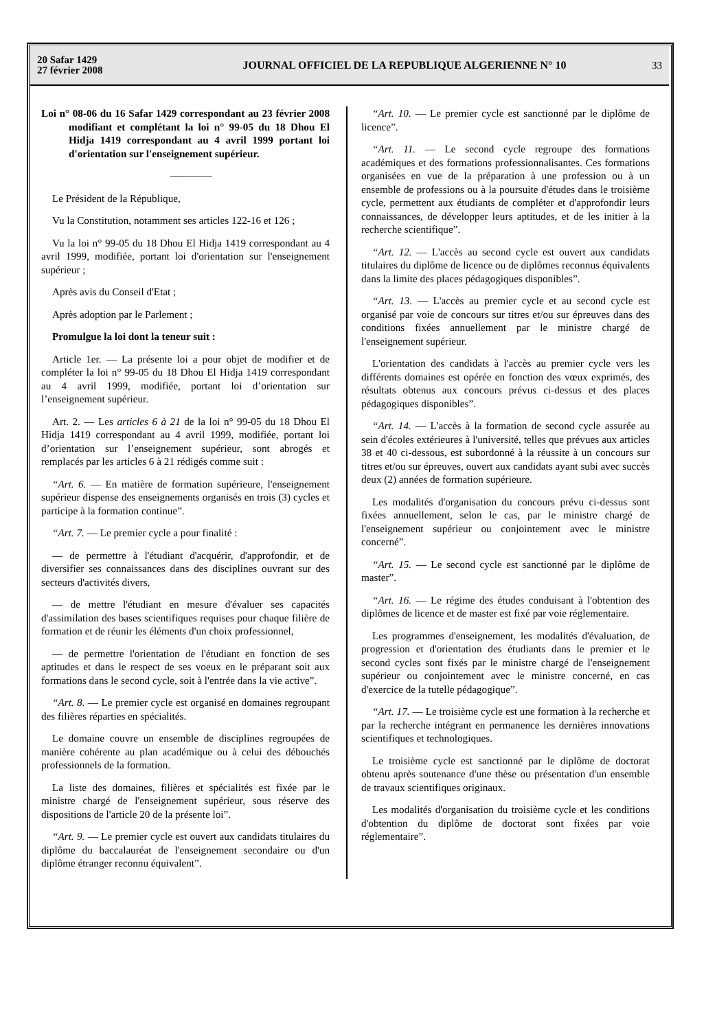20 Safar 1429
27 février 2008
JOURNAL OFFICIEL DE LA REPUBLIQUE ALGERIENNE N° 10
33
Loi n° 08-06 du 16 Safar 1429 correspondant au 23 février 2008 modifiant et complétant la loi n° 99-05 du 18 Dhou El Hidja 1419 correspondant au 4 avril 1999 portant loi d'orientation sur l'enseignement supérieur.
————
Le Président de la République,
Vu la Constitution, notamment ses articles 122-16 et 126 ;
Vu la loi n° 99-05 du 18 Dhou El Hidja 1419 correspondant au 4 avril 1999, modifiée, portant loi d'orientation sur l'enseignement supérieur ;
Après avis du Conseil d'Etat ;
Après adoption par le Parlement ;
Promulgue la loi dont la teneur suit :
Article 1er. — La présente loi a pour objet de modifier et de compléter la loi n° 99-05 du 18 Dhou El Hidja 1419 correspondant au 4 avril 1999, modifiée, portant loi d’orientation sur l’enseignement supérieur.
Art. 2. — Les articles 6 à 21 de la loi n° 99-05 du 18 Dhou El Hidja 1419 correspondant au 4 avril 1999, modifiée, portant loi d’orientation sur l’enseignement supérieur, sont abrogés et remplacés par les articles 6 à 21 rédigés comme suit :
“Art. 6. — En matière de formation supérieure, l'enseignement supérieur dispense des enseignements organisés en trois (3) cycles et participe à la formation continue”.
“Art. 7. — Le premier cycle a pour finalité :
— de permettre à l'étudiant d'acquérir, d'approfondir, et de diversifier ses connaissances dans des disciplines ouvrant sur des secteurs d'activités divers,
— de mettre l'étudiant en mesure d'évaluer ses capacités d'assimilation des bases scientifiques requises pour chaque filière de formation et de réunir les éléments d'un choix professionnel,
— de permettre l'orientation de l'étudiant en fonction de ses aptitudes et dans le respect de ses voeux en le préparant soit aux formations dans le second cycle, soit à l'entrée dans la vie active”.
“Art. 8. — Le premier cycle est organisé en domaines regroupant des filières réparties en spécialités.
Le domaine couvre un ensemble de disciplines regroupées de manière cohérente au plan académique ou à celui des débouchés professionnels de la formation.
La liste des domaines, filières et spécialités est fixée par le ministre chargé de l'enseignement supérieur, sous réserve des dispositions de l'article 20 de la présente loi”.
“Art. 9. — Le premier cycle est ouvert aux candidats titulaires du diplôme du baccalauréat de l'enseignement secondaire ou d'un diplôme étranger reconnu équivalent”.
“Art. 10. — Le premier cycle est sanctionné par le diplôme de licence”.
“Art. 11. — Le second cycle regroupe des formations académiques et des formations professionnalisantes. Ces formations organisées en vue de la préparation à une profession ou à un ensemble de professions ou à la poursuite d'études dans le troisième cycle, permettent aux étudiants de compléter et d'approfondir leurs connaissances, de développer leurs aptitudes, et de les initier à la recherche scientifique”.
“Art. 12. — L'accès au second cycle est ouvert aux candidats titulaires du diplôme de licence ou de diplômes reconnus équivalents dans la limite des places pédagogiques disponibles”.
“Art. 13. — L'accès au premier cycle et au second cycle est organisé par voie de concours sur titres et/ou sur épreuves dans des conditions fixées annuellement par le ministre chargé de l'enseignement supérieur.
L'orientation des candidats à l'accès au premier cycle vers les différents domaines est opérée en fonction des vœux exprimés, des résultats obtenus aux concours prévus ci-dessus et des places pédagogiques disponibles”.
“Art. 14. — L'accès à la formation de second cycle assurée au sein d'écoles extérieures à l'université, telles que prévues aux articles 38 et 40 ci-dessous, est subordonné à la réussite à un concours sur titres et/ou sur épreuves, ouvert aux candidats ayant subi avec succès deux (2) années de formation supérieure.
Les modalités d'organisation du concours prévu ci-dessus sont fixées annuellement, selon le cas, par le ministre chargé de l'enseignement supérieur ou conjointement avec le ministre concerné”.
“Art. 15. — Le second cycle est sanctionné par le diplôme de master”.
“Art. 16. — Le régime des études conduisant à l'obtention des diplômes de licence et de master est fixé par voie réglementaire.
Les programmes d'enseignement, les modalités d'évaluation, de progression et d'orientation des étudiants dans le premier et le second cycles sont fixés par le ministre chargé de l'enseignement supérieur ou conjointement avec le ministre concerné, en cas d'exercice de la tutelle pédagogique”.
“Art. 17. — Le troisième cycle est une formation à la recherche et par la recherche intégrant en permanence les dernières innovations scientifiques et technologiques.
Le troisième cycle est sanctionné par le diplôme de doctorat obtenu après soutenance d'une thèse ou présentation d'un ensemble de travaux scientifiques originaux.
Les modalités d'organisation du troisième cycle et les conditions d'obtention du diplôme de doctorat sont fixées par voie réglementaire”.